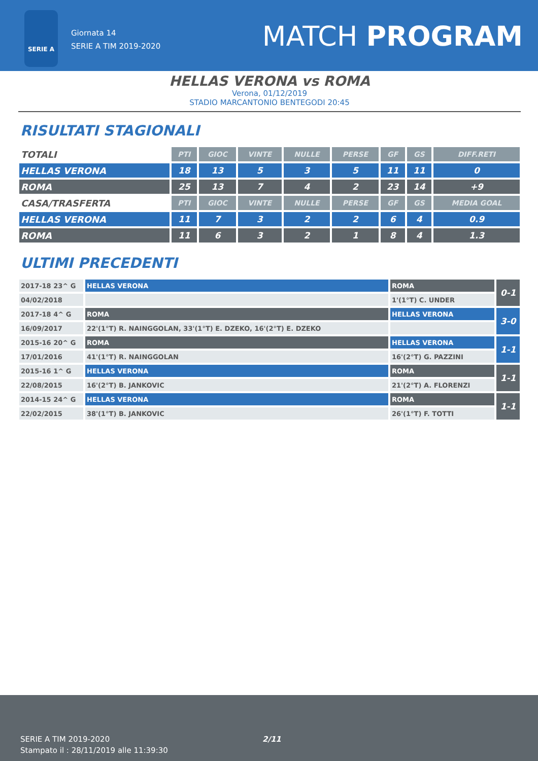SERIE A
Giornata 14
SERIE A TIM 2019-2020
MATCH PROGRAM
HELLAS VERONA vs ROMA
Verona, 01/12/2019
STADIO MARCANTONIO BENTEGODI 20:45
RISULTATI STAGIONALI
| TOTALI | PTI | GIOC | VINTE | NULLE | PERSE | GF | GS | DIFF.RETI |
| HELLAS VERONA | 18 | 13 | 5 | 3 | 5 | 11 | 11 | 0 |
| ROMA | 25 | 13 | 7 | 4 | 2 | 23 | 14 | +9 |
| CASA/TRASFERTA | PTI | GIOC | VINTE | NULLE | PERSE | GF | GS | MEDIA GOAL |
| HELLAS VERONA | 11 | 7 | 3 | 2 | 2 | 6 | 4 | 0.9 |
| ROMA | 11 | 6 | 3 | 2 | 1 | 8 | 4 | 1.3 |
ULTIMI PRECEDENTI
| 2017-18 23^ G | HELLAS VERONA | ROMA | 0-1 |
| 04/02/2018 | | 1'(1°T) C. UNDER | |
| 2017-18 4^ G | ROMA | HELLAS VERONA | 3-0 |
| 16/09/2017 | 22'(1°T) R. NAINGGOLAN, 33'(1°T) E. DZEKO, 16'(2°T) E. DZEKO | | |
| 2015-16 20^ G | ROMA | HELLAS VERONA | 1-1 |
| 17/01/2016 | 41'(1°T) R. NAINGGOLAN | 16'(2°T) G. PAZZINI | |
| 2015-16 1^ G | HELLAS VERONA | ROMA | 1-1 |
| 22/08/2015 | 16'(2°T) B. JANKOVIC | 21'(2°T) A. FLORENZI | |
| 2014-15 24^ G | HELLAS VERONA | ROMA | 1-1 |
| 22/02/2015 | 38'(1°T) B. JANKOVIC | 26'(1°T) F. TOTTI | |
SERIE A TIM 2019-2020
Stampato il : 28/11/2019 alle 11:39:30
2/11